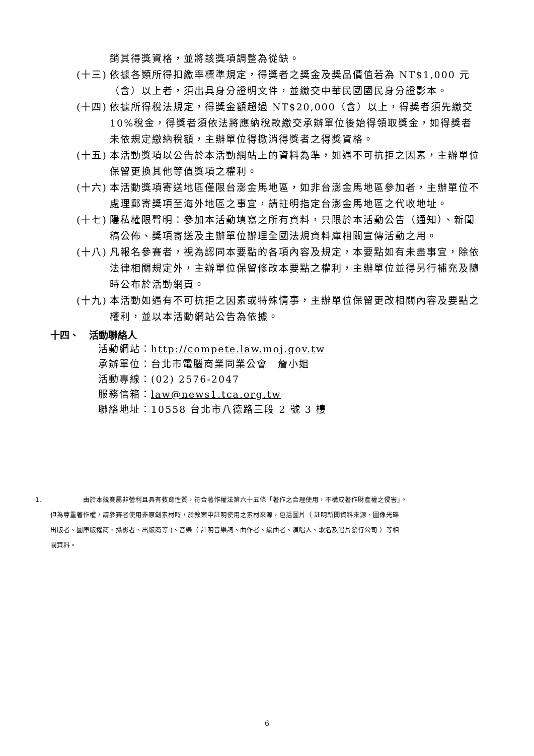銷其得獎資格，並將該獎項調整為從缺。
(十三) 依據各類所得扣繳率標準規定，得獎者之獎金及獎品價值若為 NT$1,000 元（含）以上者，須出具身分證明文件，並繳交中華民國國民身分證影本。
(十四) 依據所得稅法規定，得獎金額超過 NT$20,000（含）以上，得獎者須先繳交 10%稅金，得獎者須依法將應納稅款繳交承辦單位後始得領取獎金，如得獎者未依規定繳納稅額，主辦單位得撤消得獎者之得獎資格。
(十五) 本活動獎項以公告於本活動網站上的資料為準，如遇不可抗拒之因素，主辦單位保留更換其他等值獎項之權利。
(十六) 本活動獎項寄送地區僅限台澎金馬地區，如非台澎金馬地區參加者，主辦單位不處理郵寄獎項至海外地區之事宜，請註明指定台澎金馬地區之代收地址。
(十七) 隱私權限聲明：參加本活動填寫之所有資料，只限於本活動公告（通知）、新聞稿公佈、獎項寄送及主辦單位辦理全國法規資料庫相關宣傳活動之用。
(十八) 凡報名參賽者，視為認同本要點的各項內容及規定，本要點如有未盡事宜，除依法律相關規定外，主辦單位保留修改本要點之權利，主辦單位並得另行補充及隨時公布於活動網頁。
(十九) 本活動如遇有不可抗拒之因素或特殊情事，主辦單位保留更改相關內容及要點之權利，並以本活動網站公告為依據。
十四、 活動聯絡人
活動網站：http://compete.law.moj.gov.tw
承辦單位：台北市電腦商業同業公會　詹小姐
活動專線：(02) 2576-2047
服務信箱：law@news1.tca.org.tw
聯絡地址：10558 台北市八德路三段 2 號 3 樓
1. 由於本競賽屬非營利且具有教育性質，符合著作權法第六十五條「著作之合理使用，不構成著作財產權之侵害」。
但為尊重著作權，請參賽者使用非原創素材時，於教案中註明使用之素材來源，包括圖片（ 註明新聞資料來源、圖像光碟
出版者、圖庫版權商、攝影者、出版商等 )、音樂（ 註明音樂詞、曲作者、編曲者、演唱人、歌名及唱片發行公司 ）等相
關資料。
6